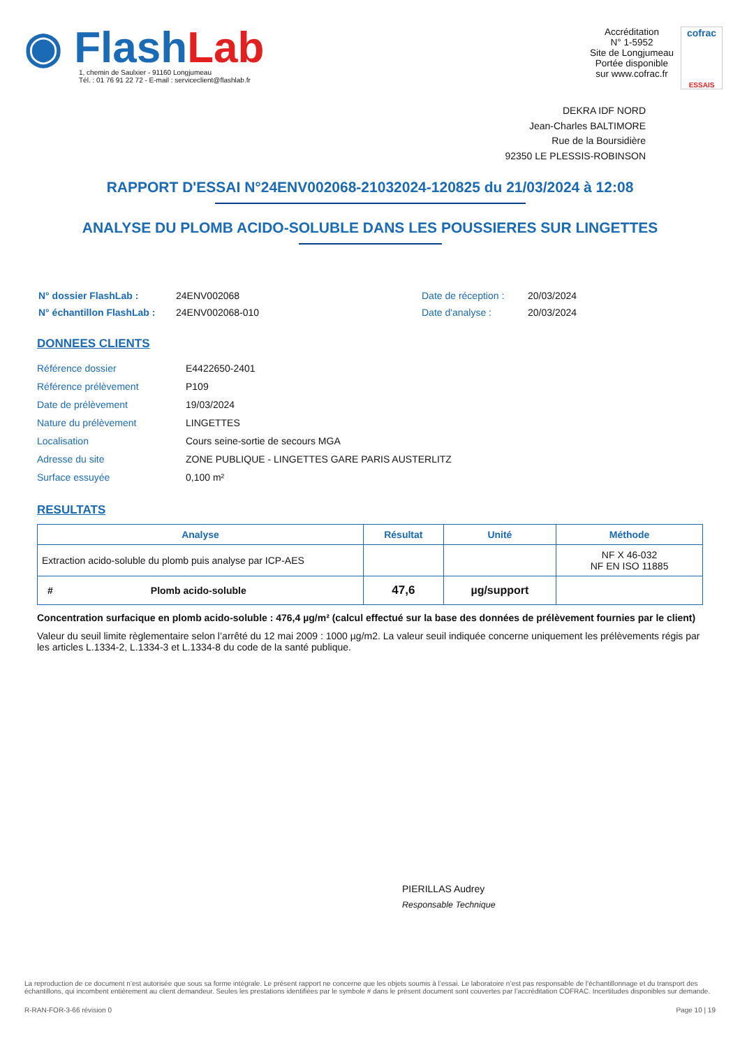◉ Flash Lab
1, chemin de Saulxier - 91160 Longjumeau
Tél. : 01 76 91 22 72 - E-mail : serviceclient@flashlab.fr
Accréditation
N° 1-5952
Site de Longjumeau
Portée disponible
sur www.cofrac.fr
cofrac
ESSAIS
DEKRA IDF NORD
Jean-Charles BALTIMORE
Rue de la Boursidière
92350 LE PLESSIS-ROBINSON
RAPPORT D'ESSAI N°24ENV002068-21032024-120825 du 21/03/2024 à 12:08
ANALYSE DU PLOMB ACIDO-SOLUBLE DANS LES POUSSIERES SUR LINGETTES
| N° dossier FlashLab : | 24ENV002068 | Date de réception : | 20/03/2024 |
| N° échantillon FlashLab : | 24ENV002068-010 | Date d'analyse : | 20/03/2024 |
DONNEES CLIENTS
| Référence dossier | E4422650-2401 |
| Référence prélèvement | P109 |
| Date de prélèvement | 19/03/2024 |
| Nature du prélèvement | LINGETTES |
| Localisation | Cours seine-sortie de secours MGA |
| Adresse du site | ZONE PUBLIQUE - LINGETTES GARE PARIS AUSTERLITZ |
| Surface essuyée | 0,100 m² |
RESULTATS
| Analyse | Résultat | Unité | Méthode |
| --- | --- | --- | --- |
| Extraction acido-soluble du plomb puis analyse par ICP-AES | | | NF X 46-032 NF EN ISO 11885 |
| # Plomb acido-soluble | 47,6 | µg/support | |
Concentration surfacique en plomb acido-soluble : 476,4 µg/m² (calcul effectué sur la base des données de prélèvement fournies par le client)
Valeur du seuil limite règlementaire selon l’arrêté du 12 mai 2009 : 1000 µg/m2. La valeur seuil indiquée concerne uniquement les prélèvements régis par les articles L.1334-2, L.1334-3 et L.1334-8 du code de la santé publique.
PIERILLAS Audrey
Responsable Technique
La reproduction de ce document n’est autorisée que sous sa forme intégrale. Le présent rapport ne concerne que les objets soumis à l’essai. Le laboratoire n’est pas responsable de l’échantillonnage et du transport des échantillons, qui incombent entièrement au client demandeur. Seules les prestations identifiées par le symbole # dans le présent document sont couvertes par l’accréditation COFRAC. Incertitudes disponibles sur demande.
R-RAN-FOR-3-66 révision 0 Page 10 | 19